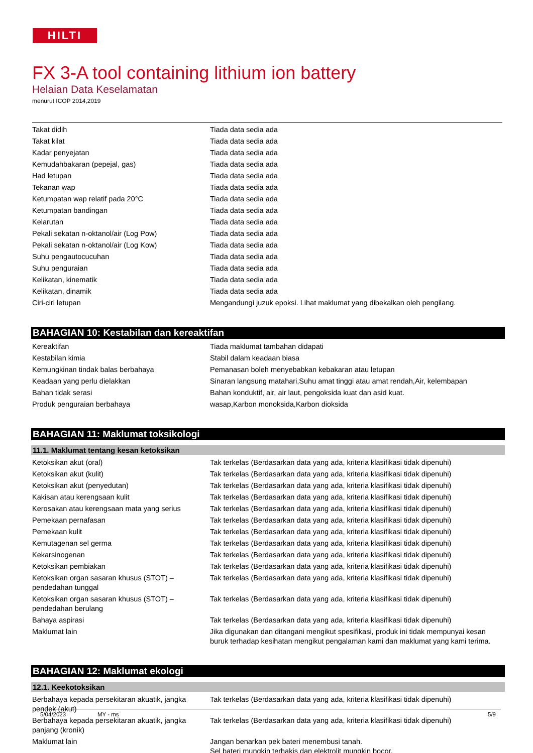HILTI
FX 3-A tool containing lithium ion battery
Helaian Data Keselamatan
menurut ICOP 2014,2019
| Takat didih | Tiada data sedia ada |
| Takat kilat | Tiada data sedia ada |
| Kadar penyejatan | Tiada data sedia ada |
| Kemudahbakaran (pepejal, gas) | Tiada data sedia ada |
| Had letupan | Tiada data sedia ada |
| Tekanan wap | Tiada data sedia ada |
| Ketumpatan wap relatif pada 20°C | Tiada data sedia ada |
| Ketumpatan bandingan | Tiada data sedia ada |
| Kelarutan | Tiada data sedia ada |
| Pekali sekatan n-oktanol/air (Log Pow) | Tiada data sedia ada |
| Pekali sekatan n-oktanol/air (Log Kow) | Tiada data sedia ada |
| Suhu pengautocucuhan | Tiada data sedia ada |
| Suhu penguraian | Tiada data sedia ada |
| Kelikatan, kinematik | Tiada data sedia ada |
| Kelikatan, dinamik | Tiada data sedia ada |
| Ciri-ciri letupan | Mengandungi juzuk epoksi. Lihat maklumat yang dibekalkan oleh pengilang. |
BAHAGIAN 10: Kestabilan dan kereaktifan
| Kereaktifan | Tiada maklumat tambahan didapati |
| Kestabilan kimia | Stabil dalam keadaan biasa |
| Kemungkinan tindak balas berbahaya | Pemanasan boleh menyebabkan kebakaran atau letupan |
| Keadaan yang perlu dielakkan | Sinaran langsung matahari,Suhu amat tinggi atau amat rendah,Air, kelembapan |
| Bahan tidak serasi | Bahan konduktif, air, air laut, pengoksida kuat dan asid kuat. |
| Produk penguraian berbahaya | wasap,Karbon monoksida,Karbon dioksida |
BAHAGIAN 11: Maklumat toksikologi
11.1. Maklumat tentang kesan ketoksikan
| Ketoksikan akut (oral) | Tak terkelas (Berdasarkan data yang ada, kriteria klasifikasi tidak dipenuhi) |
| Ketoksikan akut (kulit) | Tak terkelas (Berdasarkan data yang ada, kriteria klasifikasi tidak dipenuhi) |
| Ketoksikan akut (penyedutan) | Tak terkelas (Berdasarkan data yang ada, kriteria klasifikasi tidak dipenuhi) |
| Kakisan atau kerengsaan kulit | Tak terkelas (Berdasarkan data yang ada, kriteria klasifikasi tidak dipenuhi) |
| Kerosakan atau kerengsaan mata yang serius | Tak terkelas (Berdasarkan data yang ada, kriteria klasifikasi tidak dipenuhi) |
| Pemekaan pernafasan | Tak terkelas (Berdasarkan data yang ada, kriteria klasifikasi tidak dipenuhi) |
| Pemekaan kulit | Tak terkelas (Berdasarkan data yang ada, kriteria klasifikasi tidak dipenuhi) |
| Kemutagenan sel germa | Tak terkelas (Berdasarkan data yang ada, kriteria klasifikasi tidak dipenuhi) |
| Kekarsinogenan | Tak terkelas (Berdasarkan data yang ada, kriteria klasifikasi tidak dipenuhi) |
| Ketoksikan pembiakan | Tak terkelas (Berdasarkan data yang ada, kriteria klasifikasi tidak dipenuhi) |
| Ketoksikan organ sasaran khusus (STOT) – pendedahan tunggal | Tak terkelas (Berdasarkan data yang ada, kriteria klasifikasi tidak dipenuhi) |
| Ketoksikan organ sasaran khusus (STOT) – pendedahan berulang | Tak terkelas (Berdasarkan data yang ada, kriteria klasifikasi tidak dipenuhi) |
| Bahaya aspirasi | Tak terkelas (Berdasarkan data yang ada, kriteria klasifikasi tidak dipenuhi) |
| Maklumat lain | Jika digunakan dan ditangani mengikut spesifikasi, produk ini tidak mempunyai kesan buruk terhadap kesihatan mengikut pengalaman kami dan maklumat yang kami terima. |
BAHAGIAN 12: Maklumat ekologi
12.1. Keekotoksikan
| Berbahaya kepada persekitaran akuatik, jangka pendek (akut) | Tak terkelas (Berdasarkan data yang ada, kriteria klasifikasi tidak dipenuhi) |
| Berbahaya kepada persekitaran akuatik, jangka panjang (kronik) | Tak terkelas (Berdasarkan data yang ada, kriteria klasifikasi tidak dipenuhi) |
| Maklumat lain | Jangan benarkan pek bateri menembusi tanah. Sel bateri mungkin terhakis dan elektrolit mungkin bocor. |
5/04/2023 MY - ms 5/9